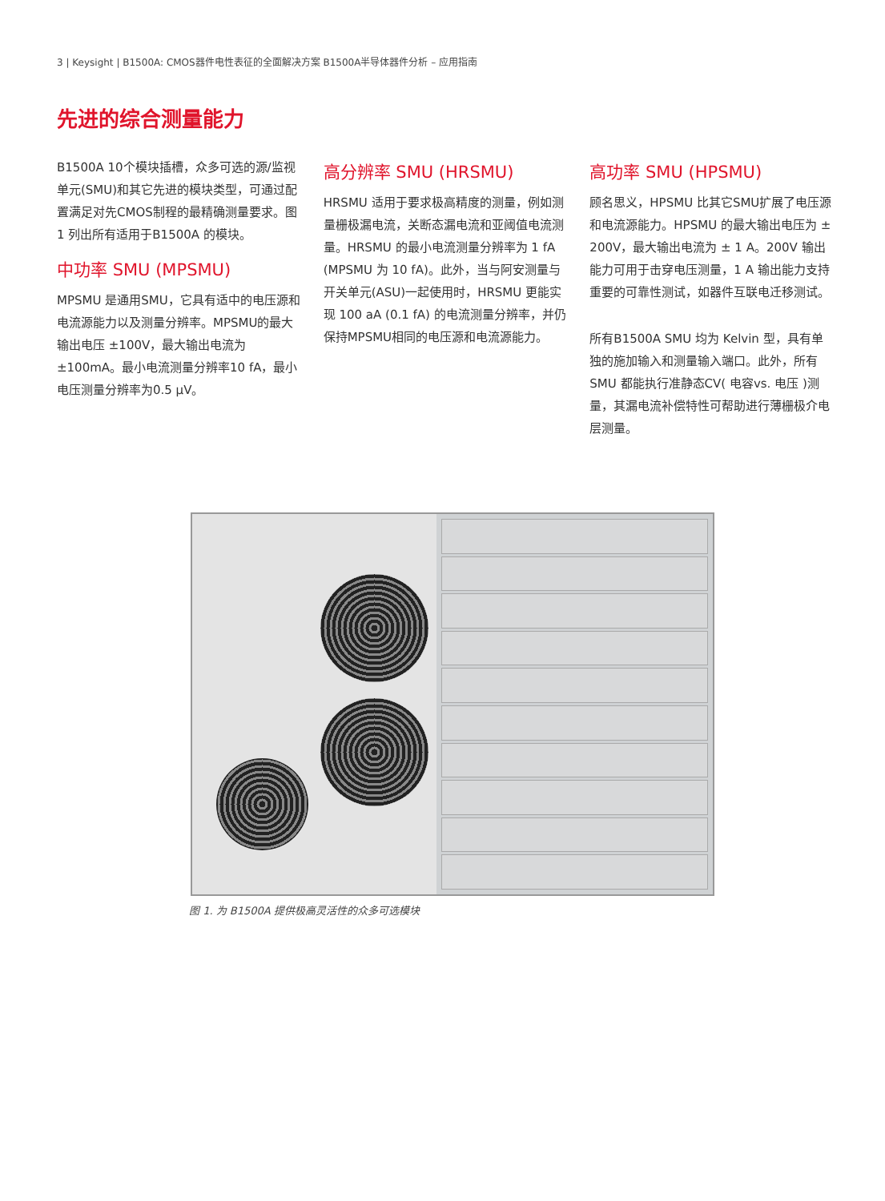3 | Keysight | B1500A: CMOS器件电性表征的全面解决方案 B1500A半导体器件分析 – 应用指南
先进的综合测量能力
B1500A 10个模块插槽，众多可选的源/监视单元(SMU)和其它先进的模块类型，可通过配置满足对先CMOS制程的最精确测量要求。图1 列出所有适用于B1500A 的模块。
中功率 SMU (MPSMU)
MPSMU 是通用SMU，它具有适中的电压源和电流源能力以及测量分辨率。MPSMU的最大输出电压 ±100V，最大输出电流为 ±100mA。最小电流测量分辨率10 fA，最小电压测量分辨率为0.5 µV。
高分辨率 SMU (HRSMU)
HRSMU 适用于要求极高精度的测量，例如测量栅极漏电流，关断态漏电流和亚阈值电流测量。HRSMU 的最小电流测量分辨率为 1 fA (MPSMU 为 10 fA)。此外，当与阿安测量与开关单元(ASU)一起使用时，HRSMU 更能实现 100 aA (0.1 fA) 的电流测量分辨率，并仍保持MPSMU相同的电压源和电流源能力。
高功率 SMU (HPSMU)
顾名思义，HPSMU 比其它SMU扩展了电压源和电流源能力。HPSMU 的最大输出电压为 ± 200V，最大输出电流为 ± 1 A。200V 输出能力可用于击穿电压测量，1 A 输出能力支持重要的可靠性测试，如器件互联电迁移测试。
所有B1500A SMU 均为 Kelvin 型，具有单独的施加输入和测量输入端口。此外，所有SMU 都能执行准静态CV( 电容vs. 电压 )测量，其漏电流补偿特性可帮助进行薄栅极介电层测量。
图 1. 为 B1500A 提供极高灵活性的众多可选模块